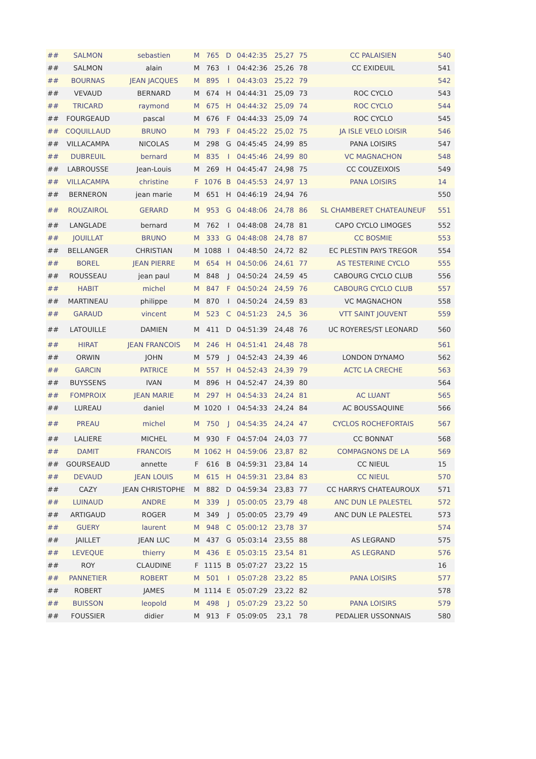| ## | SALMON | sebastien | M | 765 | D | 04:42:35 | 25,27 | 75 | CC PALAISIEN | 540 |
| ## | SALMON | alain | M | 763 | I | 04:42:36 | 25,26 | 78 | CC EXIDEUIL | 541 |
| ## | BOURNAS | JEAN JACQUES | M | 895 | I | 04:43:03 | 25,22 | 79 | | 542 |
| ## | VEVAUD | BERNARD | M | 674 | H | 04:44:31 | 25,09 | 73 | ROC CYCLO | 543 |
| ## | TRICARD | raymond | M | 675 | H | 04:44:32 | 25,09 | 74 | ROC CYCLO | 544 |
| ## | FOURGEAUD | pascal | M | 676 | F | 04:44:33 | 25,09 | 74 | ROC CYCLO | 545 |
| ## | COQUILLAUD | BRUNO | M | 793 | F | 04:45:22 | 25,02 | 75 | JA ISLE VELO LOISIR | 546 |
| ## | VILLACAMPA | NICOLAS | M | 298 | G | 04:45:45 | 24,99 | 85 | PANA LOISIRS | 547 |
| ## | DUBREUIL | bernard | M | 835 | I | 04:45:46 | 24,99 | 80 | VC MAGNACHON | 548 |
| ## | LABROUSSE | Jean-Louis | M | 269 | H | 04:45:47 | 24,98 | 75 | CC COUZEIXOIS | 549 |
| ## | VILLACAMPA | christine | F | 1076 | B | 04:45:53 | 24,97 | 13 | PANA LOISIRS | 14 |
| ## | BERNERON | jean marie | M | 651 | H | 04:46:19 | 24,94 | 76 | | 550 |
| ## | ROUZAIROL | GERARD | M | 953 | G | 04:48:06 | 24,78 | 86 | SL CHAMBERET CHATEAUNEUF | 551 |
| ## | LANGLADE | bernard | M | 762 | I | 04:48:08 | 24,78 | 81 | CAPO CYCLO LIMOGES | 552 |
| ## | JOUILLAT | BRUNO | M | 333 | G | 04:48:08 | 24,78 | 87 | CC BOSMIE | 553 |
| ## | BELLANGER | CHRISTIAN | M | 1088 | I | 04:48:50 | 24,72 | 82 | EC PLESTIN PAYS TREGOR | 554 |
| ## | BOREL | JEAN PIERRE | M | 654 | H | 04:50:06 | 24,61 | 77 | AS TESTERINE CYCLO | 555 |
| ## | ROUSSEAU | jean paul | M | 848 | J | 04:50:24 | 24,59 | 45 | CABOURG CYCLO CLUB | 556 |
| ## | HABIT | michel | M | 847 | F | 04:50:24 | 24,59 | 76 | CABOURG CYCLO CLUB | 557 |
| ## | MARTINEAU | philippe | M | 870 | I | 04:50:24 | 24,59 | 83 | VC MAGNACHON | 558 |
| ## | GARAUD | vincent | M | 523 | C | 04:51:23 | 24,5 | 36 | VTT SAINT JOUVENT | 559 |
| ## | LATOUILLE | DAMIEN | M | 411 | D | 04:51:39 | 24,48 | 76 | UC ROYERES/ST LEONARD | 560 |
| ## | HIRAT | JEAN FRANCOIS | M | 246 | H | 04:51:41 | 24,48 | 78 | | 561 |
| ## | ORWIN | JOHN | M | 579 | J | 04:52:43 | 24,39 | 46 | LONDON DYNAMO | 562 |
| ## | GARCIN | PATRICE | M | 557 | H | 04:52:43 | 24,39 | 79 | ACTC LA CRECHE | 563 |
| ## | BUYSSENS | IVAN | M | 896 | H | 04:52:47 | 24,39 | 80 | | 564 |
| ## | FOMPROIX | JEAN MARIE | M | 297 | H | 04:54:33 | 24,24 | 81 | AC LUANT | 565 |
| ## | LUREAU | daniel | M | 1020 | I | 04:54:33 | 24,24 | 84 | AC BOUSSAQUINE | 566 |
| ## | PREAU | michel | M | 750 | J | 04:54:35 | 24,24 | 47 | CYCLOS ROCHEFORTAIS | 567 |
| ## | LALIERE | MICHEL | M | 930 | F | 04:57:04 | 24,03 | 77 | CC BONNAT | 568 |
| ## | DAMIT | FRANCOIS | M | 1062 | H | 04:59:06 | 23,87 | 82 | COMPAGNONS DE LA | 569 |
| ## | GOURSEAUD | annette | F | 616 | B | 04:59:31 | 23,84 | 14 | CC NIEUL | 15 |
| ## | DEVAUD | JEAN LOUIS | M | 615 | H | 04:59:31 | 23,84 | 83 | CC NIEUL | 570 |
| ## | CAZY | JEAN CHRISTOPHE | M | 882 | D | 04:59:34 | 23,83 | 77 | CC HARRYS CHATEAUROUX | 571 |
| ## | LUINAUD | ANDRE | M | 339 | J | 05:00:05 | 23,79 | 48 | ANC DUN LE PALESTEL | 572 |
| ## | ARTIGAUD | ROGER | M | 349 | J | 05:00:05 | 23,79 | 49 | ANC DUN LE PALESTEL | 573 |
| ## | GUERY | laurent | M | 948 | C | 05:00:12 | 23,78 | 37 | | 574 |
| ## | JAILLET | JEAN LUC | M | 437 | G | 05:03:14 | 23,55 | 88 | AS LEGRAND | 575 |
| ## | LEVEQUE | thierry | M | 436 | E | 05:03:15 | 23,54 | 81 | AS LEGRAND | 576 |
| ## | ROY | CLAUDINE | F | 1115 | B | 05:07:27 | 23,22 | 15 | | 16 |
| ## | PANNETIER | ROBERT | M | 501 | I | 05:07:28 | 23,22 | 85 | PANA LOISIRS | 577 |
| ## | ROBERT | JAMES | M | 1114 | E | 05:07:29 | 23,22 | 82 | | 578 |
| ## | BUISSON | leopold | M | 498 | J | 05:07:29 | 23,22 | 50 | PANA LOISIRS | 579 |
| ## | FOUSSIER | didier | M | 913 | F | 05:09:05 | 23,1 | 78 | PEDALIER USSONNAIS | 580 |